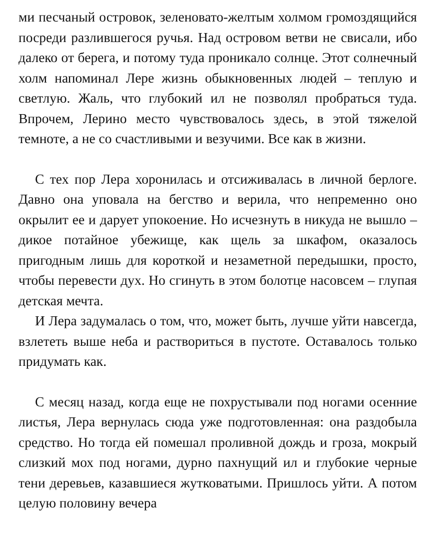ми песчаный островок, зеленовато-желтым холмом громоздящийся посреди разлившегося ручья. Над островом ветви не свисали, ибо далеко от берега, и потому туда проникало солнце. Этот солнечный холм напоминал Лере жизнь обыкновенных людей – теплую и светлую. Жаль, что глубокий ил не позволял пробраться туда. Впрочем, Лерино место чувствовалось здесь, в этой тяжелой темноте, а не со счастливыми и везучими. Все как в жизни.
С тех пор Лера хоронилась и отсиживалась в личной берлоге. Давно она уповала на бегство и верила, что непременно оно окрылит ее и дарует упокоение. Но исчезнуть в никуда не вышло – дикое потайное убежище, как щель за шкафом, оказалось пригодным лишь для короткой и незаметной передышки, просто, чтобы перевести дух. Но сгинуть в этом болотце насовсем – глупая детская мечта.
И Лера задумалась о том, что, может быть, лучше уйти навсегда, взлететь выше неба и раствориться в пустоте. Оставалось только придумать как.
С месяц назад, когда еще не похрустывали под ногами осенние листья, Лера вернулась сюда уже подготовленная: она раздобыла средство. Но тогда ей помешал проливной дождь и гроза, мокрый слизкий мох под ногами, дурно пахнущий ил и глубокие черные тени деревьев, казавшиеся жутковатыми. Пришлось уйти. А потом целую половину вечера